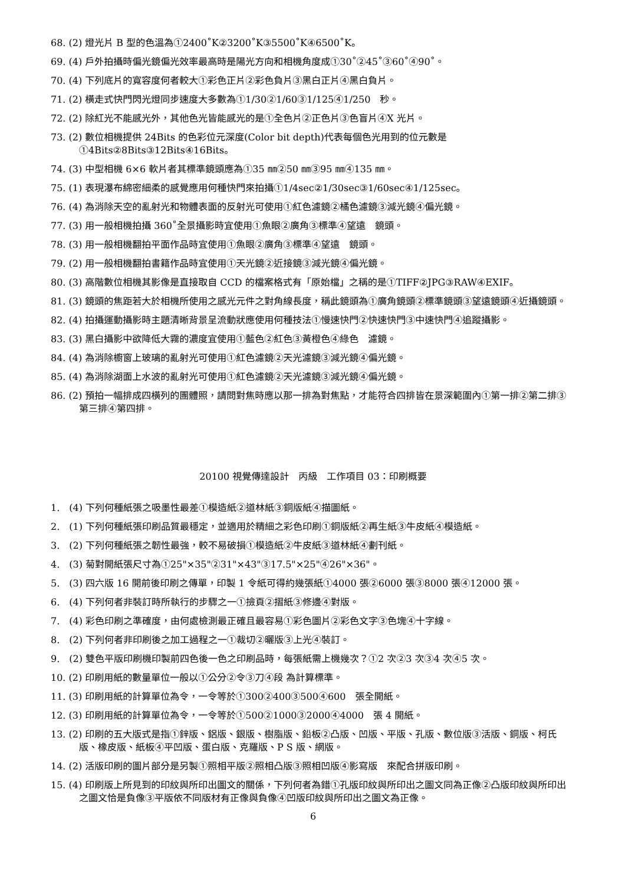68. (2) 燈光片 B 型的色溫為①2400˚K②3200˚K③5500˚K④6500˚K。
69. (4) 戶外拍攝時偏光鏡偏光效率最高時是陽光方向和相機角度成①30˚②45˚③60˚④90˚。
70. (4) 下列底片的寬容度何者較大①彩色正片②彩色負片③黑白正片④黑白負片。
71. (2) 橫走式快門閃光燈同步速度大多數為①1/30②1/60③1/125④1/250　秒。
72. (2) 除紅光不能感光外，其他色光皆能感光的是①全色片②正色片③色盲片④X 光片。
73. (2) 數位相機提供 24Bits 的色彩位元深度(Color bit depth)代表每個色光用到的位元數是①4Bits②8Bits③12Bits④16Bits。
74. (3) 中型相機 6×6 軟片者其標準鏡頭應為①35 ㎜②50 ㎜③95 ㎜④135 ㎜。
75. (1) 表現瀑布綿密細柔的感覺應用何種快門來拍攝①1/4sec②1/30sec③1/60sec④1/125sec。
76. (4) 為消除天空的亂射光和物體表面的反射光可使用①紅色濾鏡②橘色濾鏡③減光鏡④偏光鏡。
77. (3) 用一般相機拍攝 360˚全景攝影時宜使用①魚眼②廣角③標準④望遠　鏡頭。
78. (3) 用一般相機翻拍平面作品時宜使用①魚眼②廣角③標準④望遠　鏡頭。
79. (2) 用一般相機翻拍書籍作品時宜使用①天光鏡②近接鏡③減光鏡④偏光鏡。
80. (3) 高階數位相機其影像是直接取自 CCD 的檔案格式有「原始檔」之稱的是①TIFF②JPG③RAW④EXIF。
81. (3) 鏡頭的焦距若大於相機所使用之感光元件之對角線長度，稱此鏡頭為①廣角鏡頭②標準鏡頭③望遠鏡頭④近攝鏡頭。
82. (4) 拍攝運動攝影時主題清晰背景呈流動狀應使用何種技法①慢速快門②快速快門③中速快門④追蹤攝影。
83. (3) 黑白攝影中欲降低大霧的濃度宜使用①藍色②紅色③黃橙色④綠色　濾鏡。
84. (4) 為消除櫥窗上玻璃的亂射光可使用①紅色濾鏡②天光濾鏡③減光鏡④偏光鏡。
85. (4) 為消除湖面上水波的亂射光可使用①紅色濾鏡②天光濾鏡③減光鏡④偏光鏡。
86. (2) 預拍一幅排成四橫列的團體照，請問對焦時應以那一排為對焦點，才能符合四排皆在景深範圍內①第一排②第二排③第三排④第四排。
20100 視覺傳達設計　丙級　工作項目 03：印刷概要
1.　(4) 下列何種紙張之吸墨性最差①模造紙②道林紙③銅版紙④描圖紙。
2.　(1) 下列何種紙張印刷品質最穩定，並適用於精細之彩色印刷①銅版紙②再生紙③牛皮紙④模造紙。
3.　(2) 下列何種紙張之韌性最強，較不易破損①模造紙②牛皮紙③道林紙④劃刊紙。
4.　(3) 菊對開紙張尺寸為①25"×35"②31"×43"③17.5"×25"④26"×36"。
5.　(3) 四六版 16 開前後印刷之傳單，印製 1 令紙可得約幾張紙①4000 張②6000 張③8000 張④12000 張。
6.　(4) 下列何者非裝訂時所執行的步驟之一①撿頁②摺紙③修邊④對版。
7.　(4) 彩色印刷之準確度，由何處檢測最正確且最容易①彩色圖片②彩色文字③色塊④十字線。
8.　(2) 下列何者非印刷後之加工過程之一①裁切②曬版③上光④裝訂。
9.　(2) 雙色平版印刷機印製前四色後一色之印刷品時，每張紙需上機幾次？①2 次②3 次③4 次④5 次。
10. (2) 印刷用紙的數量單位一般以①公分②令③刀④段 為計算標準。
11. (3) 印刷用紙的計算單位為令，一令等於①300②400③500④600　張全開紙。
12. (3) 印刷用紙的計算單位為令，一令等於①500②1000③2000④4000　張 4 開紙。
13. (2) 印刷的五大版式是指①鋅版、鋁版、銀版、樹脂版、鉛板②凸版、凹版、平版、孔版、數位版③活版、銅版、柯氏版、橡皮版、紙板④平凹版、蛋白版、克羅版、P S 版、網版。
14. (2) 活版印刷的圖片部分是另製①照相平版②照相凸版③照相凹版④影寫版　來配合拼版印刷。
15. (4) 印刷版上所見到的印紋與所印出圖文的關係，下列何者為錯①孔版印紋與所印出之圖文同為正像②凸版印紋與所印出之圖文恰是負像③平版依不同版材有正像與負像④凹版印紋與所印出之圖文為正像。
6